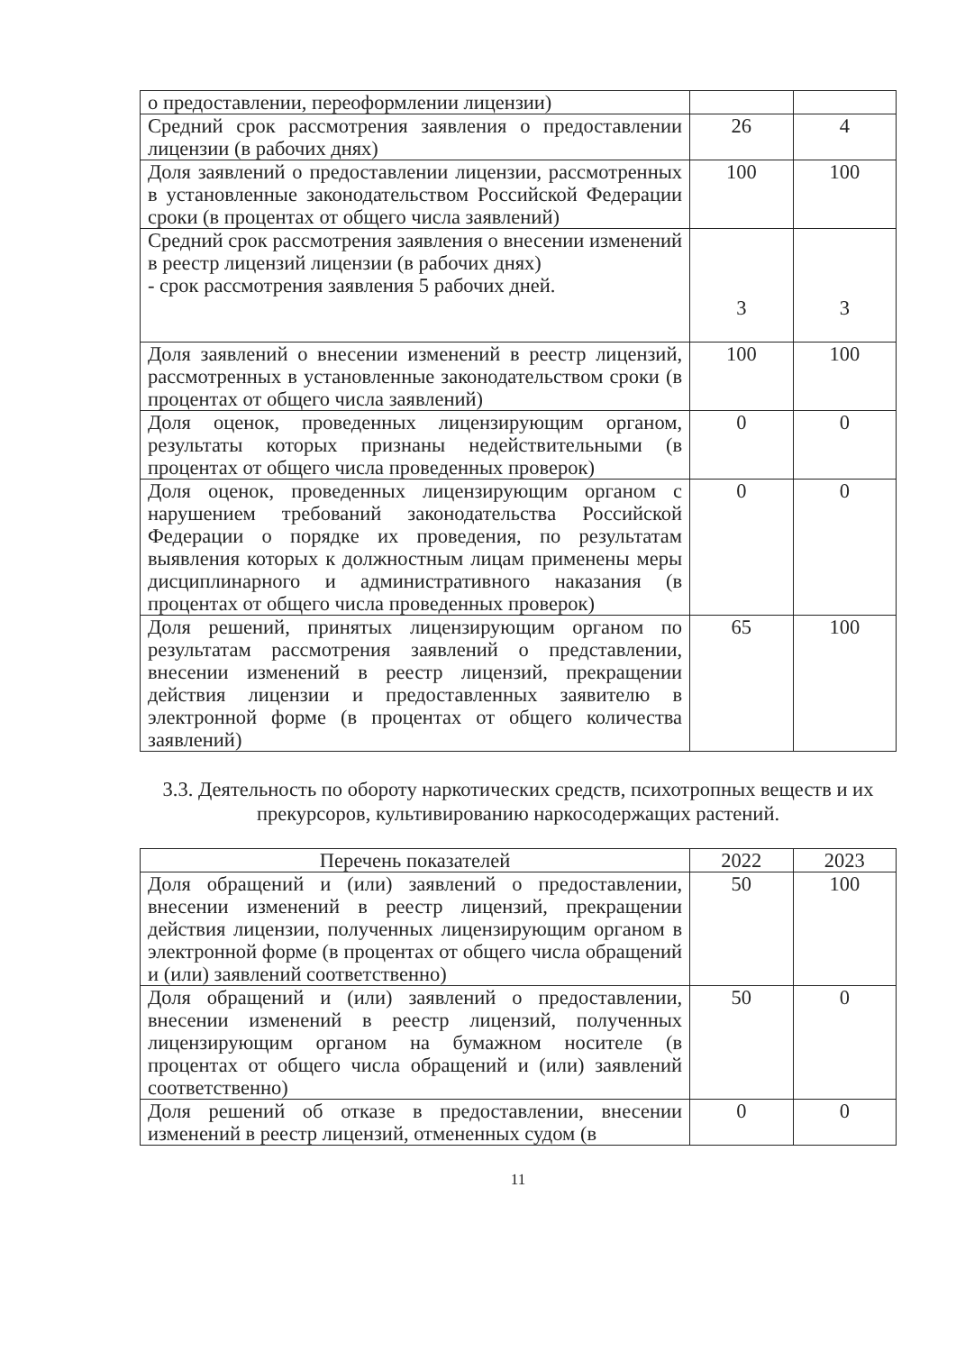| о предоставлении, переоформлении лицензии) | | |
| Средний срок рассмотрения заявления о предоставлении лицензии (в рабочих днях) | 26 | 4 |
| Доля заявлений о предоставлении лицензии, рассмотренных в установленные законодательством Российской Федерации сроки (в процентах от общего числа заявлений) | 100 | 100 |
| Средний срок рассмотрения заявления о внесении изменений в реестр лицензий лицензии (в рабочих днях) - срок рассмотрения заявления 5 рабочих дней. | 3 | 3 |
| Доля заявлений о внесении изменений в реестр лицензий, рассмотренных в установленные законодательством сроки (в процентах от общего числа заявлений) | 100 | 100 |
| Доля оценок, проведенных лицензирующим органом, результаты которых признаны недействительными (в процентах от общего числа проведенных проверок) | 0 | 0 |
| Доля оценок, проведенных лицензирующим органом с нарушением требований законодательства Российской Федерации о порядке их проведения, по результатам выявления которых к должностным лицам применены меры дисциплинарного и административного наказания (в процентах от общего числа проведенных проверок) | 0 | 0 |
| Доля решений, принятых лицензирующим органом по результатам рассмотрения заявлений о представлении, внесении изменений в реестр лицензий, прекращении действия лицензии и предоставленных заявителю в электронной форме (в процентах от общего количества заявлений) | 65 | 100 |
3.3. Деятельность по обороту наркотических средств, психотропных веществ и их прекурсоров, культивированию наркосодержащих растений.
| Перечень показателей | 2022 | 2023 |
| --- | --- | --- |
| Доля обращений и (или) заявлений о предоставлении, внесении изменений в реестр лицензий, прекращении действия лицензии, полученных лицензирующим органом в электронной форме (в процентах от общего числа обращений и (или) заявлений соответственно) | 50 | 100 |
| Доля обращений и (или) заявлений о предоставлении, внесении изменений в реестр лицензий, полученных лицензирующим органом на бумажном носителе (в процентах от общего числа обращений и (или) заявлений соответственно) | 50 | 0 |
| Доля решений об отказе в предоставлении, внесении изменений в реестр лицензий, отмененных судом (в | 0 | 0 |
11